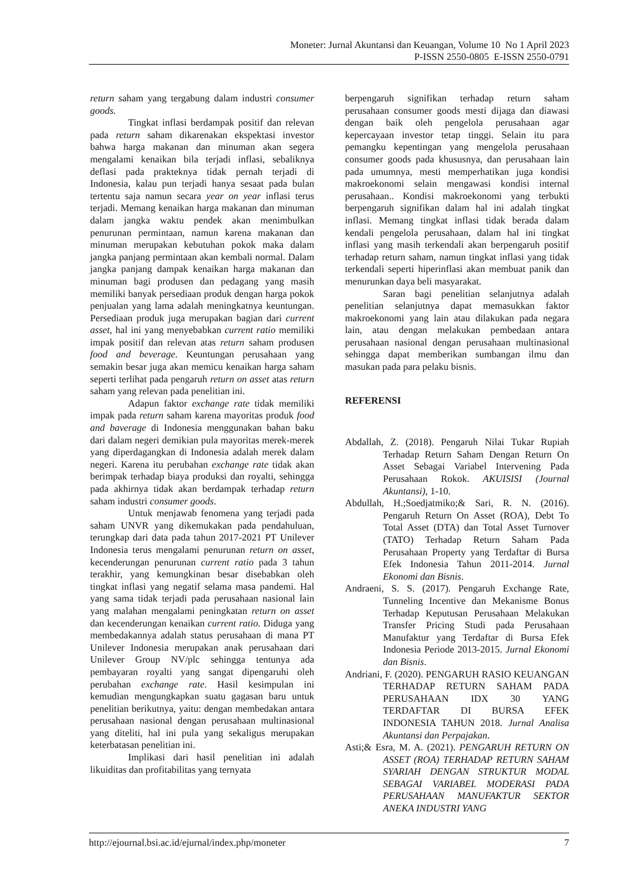Moneter: Jurnal Akuntansi dan Keuangan, Volume 10 No 1 April 2023
P-ISSN 2550-0805 E-ISSN 2550-0791
return saham yang tergabung dalam industri consumer goods.
Tingkat inflasi berdampak positif dan relevan pada return saham dikarenakan ekspektasi investor bahwa harga makanan dan minuman akan segera mengalami kenaikan bila terjadi inflasi, sebaliknya deflasi pada prakteknya tidak pernah terjadi di Indonesia, kalau pun terjadi hanya sesaat pada bulan tertentu saja namun secara year on year inflasi terus terjadi. Memang kenaikan harga makanan dan minuman dalam jangka waktu pendek akan menimbulkan penurunan permintaan, namun karena makanan dan minuman merupakan kebutuhan pokok maka dalam jangka panjang permintaan akan kembali normal. Dalam jangka panjang dampak kenaikan harga makanan dan minuman bagi produsen dan pedagang yang masih memiliki banyak persediaan produk dengan harga pokok penjualan yang lama adalah meningkatnya keuntungan. Persediaan produk juga merupakan bagian dari current asset, hal ini yang menyebabkan current ratio memiliki impak positif dan relevan atas return saham produsen food and beverage. Keuntungan perusahaan yang semakin besar juga akan memicu kenaikan harga saham seperti terlihat pada pengaruh return on asset atas return saham yang relevan pada penelitian ini.
Adapun faktor exchange rate tidak memiliki impak pada return saham karena mayoritas produk food and baverage di Indonesia menggunakan bahan baku dari dalam negeri demikian pula mayoritas merek-merek yang diperdagangkan di Indonesia adalah merek dalam negeri. Karena itu perubahan exchange rate tidak akan berimpak terhadap biaya produksi dan royalti, sehingga pada akhirnya tidak akan berdampak terhadap return saham industri consumer goods.
Untuk menjawab fenomena yang terjadi pada saham UNVR yang dikemukakan pada pendahuluan, terungkap dari data pada tahun 2017-2021 PT Unilever Indonesia terus mengalami penurunan return on asset, kecenderungan penurunan current ratio pada 3 tahun terakhir, yang kemungkinan besar disebabkan oleh tingkat inflasi yang negatif selama masa pandemi. Hal yang sama tidak terjadi pada perusahaan nasional lain yang malahan mengalami peningkatan return on asset dan kecenderungan kenaikan current ratio. Diduga yang membedakannya adalah status perusahaan di mana PT Unilever Indonesia merupakan anak perusahaan dari Unilever Group NV/plc sehingga tentunya ada pembayaran royalti yang sangat dipengaruhi oleh perubahan exchange rate. Hasil kesimpulan ini kemudian mengungkapkan suatu gagasan baru untuk penelitian berikutnya, yaitu: dengan membedakan antara perusahaan nasional dengan perusahaan multinasional yang diteliti, hal ini pula yang sekaligus merupakan keterbatasan penelitian ini.
Implikasi dari hasil penelitian ini adalah likuiditas dan profitabilitas yang ternyata
berpengaruh signifikan terhadap return saham perusahaan consumer goods mesti dijaga dan diawasi dengan baik oleh pengelola perusahaan agar kepercayaan investor tetap tinggi. Selain itu para pemangku kepentingan yang mengelola perusahaan consumer goods pada khususnya, dan perusahaan lain pada umumnya, mesti memperhatikan juga kondisi makroekonomi selain mengawasi kondisi internal perusahaan.. Kondisi makroekonomi yang terbukti berpengaruh signifikan dalam hal ini adalah tingkat inflasi. Memang tingkat inflasi tidak berada dalam kendali pengelola perusahaan, dalam hal ini tingkat inflasi yang masih terkendali akan berpengaruh positif terhadap return saham, namun tingkat inflasi yang tidak terkendali seperti hiperinflasi akan membuat panik dan menurunkan daya beli masyarakat.
Saran bagi penelitian selanjutnya adalah penelitian selanjutnya dapat memasukkan faktor makroekonomi yang lain atau dilakukan pada negara lain, atau dengan melakukan pembedaan antara perusahaan nasional dengan perusahaan multinasional sehingga dapat memberikan sumbangan ilmu dan masukan pada para pelaku bisnis.
REFERENSI
Abdallah, Z. (2018). Pengaruh Nilai Tukar Rupiah Terhadap Return Saham Dengan Return On Asset Sebagai Variabel Intervening Pada Perusahaan Rokok. AKUISISI (Journal Akuntansi), 1-10.
Abdullah, H.;Soedjatmiko;& Sari, R. N. (2016). Pengaruh Return On Asset (ROA), Debt To Total Asset (DTA) dan Total Asset Turnover (TATO) Terhadap Return Saham Pada Perusahaan Property yang Terdaftar di Bursa Efek Indonesia Tahun 2011-2014. Jurnal Ekonomi dan Bisnis.
Andraeni, S. S. (2017). Pengaruh Exchange Rate, Tunneling Incentive dan Mekanisme Bonus Terhadap Keputusan Perusahaan Melakukan Transfer Pricing Studi pada Perusahaan Manufaktur yang Terdaftar di Bursa Efek Indonesia Periode 2013-2015. Jurnal Ekonomi dan Bisnis.
Andriani, F. (2020). PENGARUH RASIO KEUANGAN TERHADAP RETURN SAHAM PADA PERUSAHAAN IDX 30 YANG TERDAFTAR DI BURSA EFEK INDONESIA TAHUN 2018. Jurnal Analisa Akuntansi dan Perpajakan.
Asti;& Esra, M. A. (2021). PENGARUH RETURN ON ASSET (ROA) TERHADAP RETURN SAHAM SYARIAH DENGAN STRUKTUR MODAL SEBAGAI VARIABEL MODERASI PADA PERUSAHAAN MANUFAKTUR SEKTOR ANEKA INDUSTRI YANG
http://ejournal.bsi.ac.id/ejurnal/index.php/moneter 7